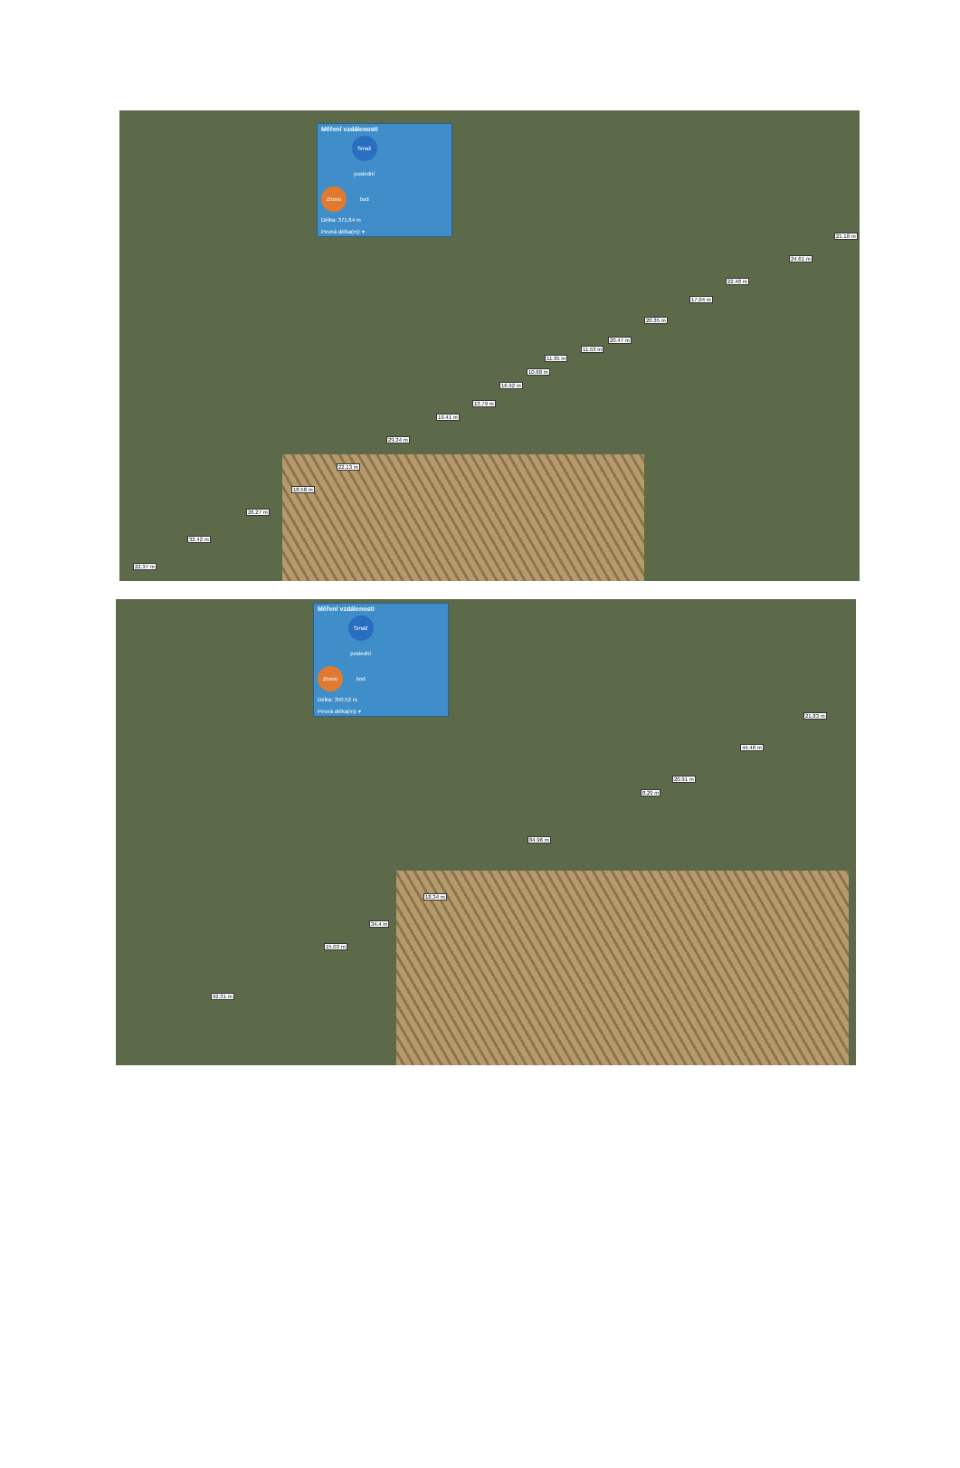Měření vzdálenosti
Znovu Smaž poslední bod
Délka: 371.64 m
Pevná délka(m): ▾
21.18 m
24.61 m
22.48 m
17.04 m
20.35 m
20.47 m
11.53 m
11.95 m
10.68 m
16.92 m
13.79 m
19.41 m
29.34 m
22.13 m
18.58 m
26.27 m
32.42 m
22.37 m
Měření vzdálenosti
Znovu Smaž poslední bod
Délka: 350.52 m
Pevná délka(m): ▾
21.83 m
44.48 m
20.91 m
8.29 m
84.96 m
18.34 m
34.4 m
15.03 m
92.31 m